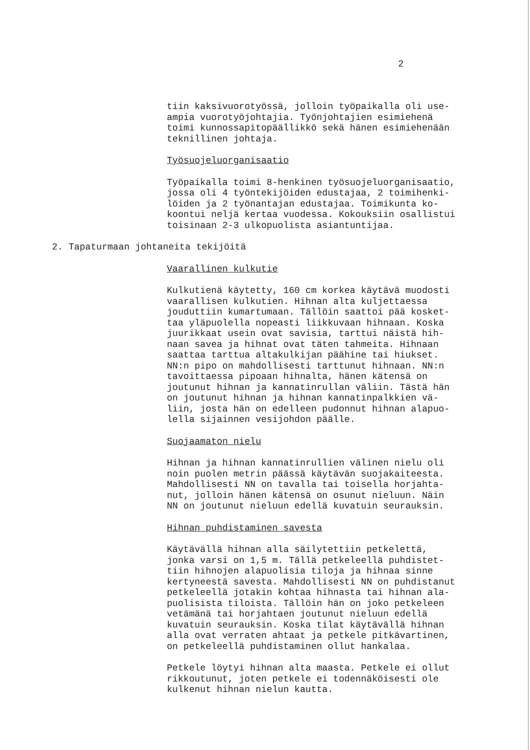2
tiin kaksivuorotyössä, jolloin työpaikalla oli use- ampia vuorotyöjohtajia. Työnjohtajien esimiehenä toimi kunnossapitopäällikkö sekä hänen esimiehenään teknillinen johtaja.
Työsuojeluorganisaatio
Työpaikalla toimi 8-henkinen työsuojeluorganisaatio, jossa oli 4 työntekijöiden edustajaa, 2 toimihenki- löiden ja 2 työnantajan edustajaa. Toimikunta ko- koontui neljä kertaa vuodessa. Kokouksiin osallistui toisinaan 2-3 ulkopuolista asiantuntijaa.
2. Tapaturmaan johtaneita tekijöitä
Vaarallinen kulkutie
Kulkutienä käytetty, 160 cm korkea käytävä muodosti vaarallisen kulkutien. Hihnan alta kuljettaessa jouduttiin kumartumaan. Tällöin saattoi pää kosket- taa yläpuolella nopeasti liikkuvaan hihnaan. Koska juurikkaat usein ovat savisia, tarttui näistä hih- naan savea ja hihnat ovat täten tahmeita. Hihnaan saattaa tarttua altakulkijan päähine tai hiukset. NN:n pipo on mahdollisesti tarttunut hihnaan. NN:n tavoittaessa pipoaan hihnalta, hänen kätensä on joutunut hihnan ja kannatinrullan väliin. Tästä hän on joutunut hihnan ja hihnan kannatinpalkkien vä- liin, josta hän on edelleen pudonnut hihnan alapuo- lella sijainnen vesijohdon päälle.
Suojaamaton nielu
Hihnan ja hihnan kannatinrullien välinen nielu oli noin puolen metrin päässä käytävän suojakaiteesta. Mahdollisesti NN on tavalla tai toisella horjahta- nut, jolloin hänen kätensä on osunut nieluun. Näin NN on joutunut nieluun edellä kuvatuin seurauksin.
Hihnan puhdistaminen savesta
Käytävällä hihnan alla säilytettiin petkelettä, jonka varsi on 1,5 m. Tällä petkeleellä puhdistet- tiin hihnojen alapuolisia tiloja ja hihnaa sinne kertyneestä savesta. Mahdollisesti NN on puhdistanut petkeleellä jotakin kohtaa hihnasta tai hihnan ala- puolisista tiloista. Tällöin hän on joko petkeleen vetämänä tai horjahtaen joutunut nieluun edellä kuvatuin seurauksin. Koska tilat käytävällä hihnan alla ovat verraten ahtaat ja petkele pitkävartinen, on petkeleellä puhdistaminen ollut hankalaa.
Petkele löytyi hihnan alta maasta. Petkele ei ollut rikkoutunut, joten petkele ei todennäköisesti ole kulkenut hihnan nielun kautta.